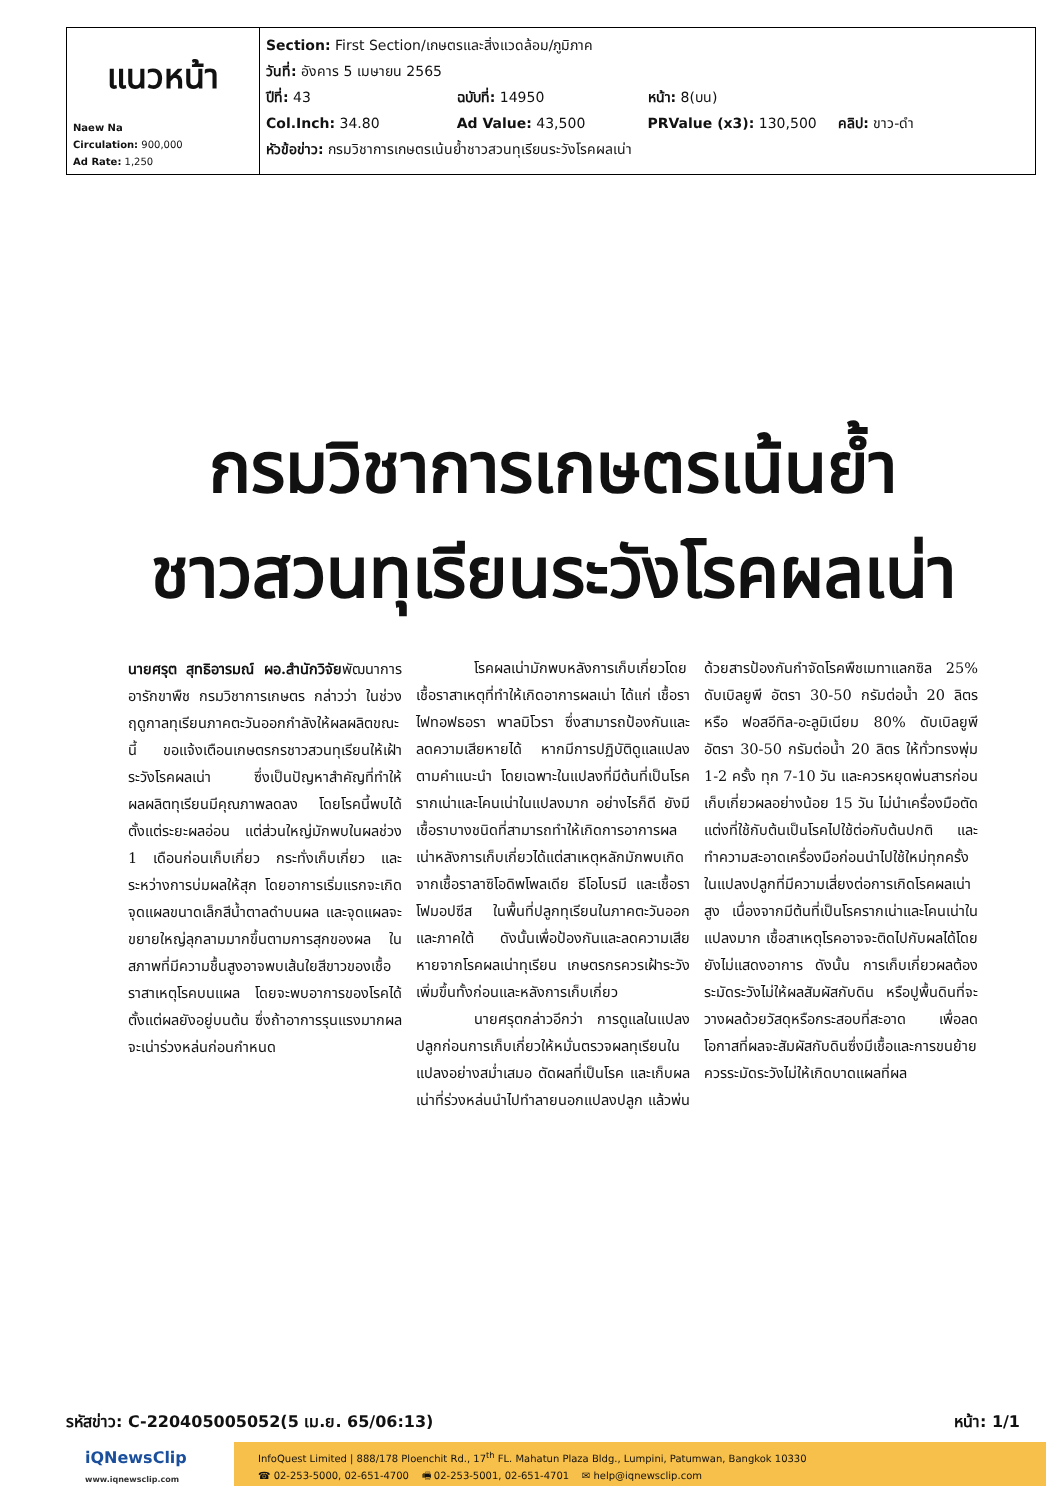| แนวหน้า Naew Na Circulation: 900,000 Ad Rate: 1,250 | Section: First Section/เกษตรและสิ่งแวดล้อม/ภูมิภาค วันที่: อังคาร 5 เมษายน 2565 ปีที่: 43 ฉบับที่: 14950 หน้า: 8(บน) Col.Inch: 34.80 Ad Value: 43,500 PRValue (x3): 130,500 คลิป: ขาว-ดำ หัวข้อข่าว: กรมวิชาการเกษตรเน้นย้ำชาวสวนทุเรียนระวังโรคผลเน่า |
กรมวิชาการเกษตรเน้นย้ำ
ชาวสวนทุเรียนระวังโรคผลเน่า
นายศรุต สุทธิอารมณ์ ผอ.สำนักวิจัยพัฒนาการอารักขาพืช กรมวิชาการเกษตร กล่าวว่า ในช่วงฤดูกาลทุเรียนภาคตะวันออกกำลังให้ผลผลิตขณะนี้ ขอแจ้งเตือนเกษตรกรชาวสวนทุเรียนให้เฝ้าระวังโรคผลเน่า ซึ่งเป็นปัญหาสำคัญที่ทำให้ผลผลิตทุเรียนมีคุณภาพลดลง โดยโรคนี้พบได้ตั้งแต่ระยะผลอ่อน แต่ส่วนใหญ่มักพบในผลช่วง 1 เดือนก่อนเก็บเกี่ยว กระทั่งเก็บเกี่ยว และระหว่างการบ่มผลให้สุก โดยอาการเริ่มแรกจะเกิดจุดแผลขนาดเล็กสีน้ำตาลดำบนผล และจุดแผลจะขยายใหญ่ลุกลามมากขึ้นตามการสุกของผล ในสภาพที่มีความชื้นสูงอาจพบเส้นใยสีขาวของเชื้อราสาเหตุโรคบนแผล โดยจะพบอาการของโรคได้ตั้งแต่ผลยังอยู่บนต้น ซึ่งถ้าอาการรุนแรงมากผลจะเน่าร่วงหล่นก่อนกำหนด
โรคผลเน่ามักพบหลังการเก็บเกี่ยวโดยเชื้อราสาเหตุที่ทำให้เกิดอาการผลเน่า ได้แก่ เชื้อราไฟทอฟธอรา พาลมิโวรา ซึ่งสามารถป้องกันและลดความเสียหายได้ หากมีการปฏิบัติดูแลแปลงตามคำแนะนำ โดยเฉพาะในแปลงที่มีต้นที่เป็นโรครากเน่าและโคนเน่าในแปลงมาก อย่างไรก็ดี ยังมีเชื้อราบางชนิดที่สามารถทำให้เกิดการอาการผลเน่าหลังการเก็บเกี่ยวได้แต่สาเหตุหลักมักพบเกิดจากเชื้อราลาซิโอดิพโพลเดีย ธีโอโบรมี และเชื้อราโฟมอปซีส ในพื้นที่ปลูกทุเรียนในภาคตะวันออกและภาคใต้ ดังนั้นเพื่อป้องกันและลดความเสียหายจากโรคผลเน่าทุเรียน เกษตรกรควรเฝ้าระวังเพิ่มขึ้นทั้งก่อนและหลังการเก็บเกี่ยว
นายศรุตกล่าวอีกว่า การดูแลในแปลงปลูกก่อนการเก็บเกี่ยวให้หมั่นตรวจผลทุเรียนในแปลงอย่างสม่ำเสมอ ตัดผลที่เป็นโรค และเก็บผลเน่าที่ร่วงหล่นนำไปทำลายนอกแปลงปลูก แล้วพ่นด้วยสารป้องกันกำจัดโรคพืชเมทาแลกซิล 25% ดับเบิลยูพี อัตรา 30-50 กรัมต่อน้ำ 20 ลิตร หรือ ฟอสอีทิล-อะลูมิเนียม 80% ดับเบิลยูพี อัตรา 30-50 กรัมต่อน้ำ 20 ลิตร ให้ทั่วทรงพุ่ม 1-2 ครั้ง ทุก 7-10 วัน และควรหยุดพ่นสารก่อนเก็บเกี่ยวผลอย่างน้อย 15 วัน ไม่นำเครื่องมือตัดแต่งที่ใช้กับต้นเป็นโรคไปใช้ต่อกับต้นปกติ และทำความสะอาดเครื่องมือก่อนนำไปใช้ใหม่ทุกครั้งในแปลงปลูกที่มีความเสี่ยงต่อการเกิดโรคผลเน่าสูง เนื่องจากมีต้นที่เป็นโรครากเน่าและโคนเน่าในแปลงมาก เชื้อสาเหตุโรคอาจจะติดไปกับผลได้โดยยังไม่แสดงอาการ ดังนั้น การเก็บเกี่ยวผลต้องระมัดระวังไม่ให้ผลสัมผัสกับดิน หรือปูพื้นดินที่จะวางผลด้วยวัสดุหรือกระสอบที่สะอาด เพื่อลดโอกาสที่ผลจะสัมผัสกับดินซึ่งมีเชื้อและการขนย้ายควรระมัดระวังไม่ให้เกิดบาดแผลที่ผล
รหัสข่าว: C-220405005052(5 เม.ย. 65/06:13) หน้า: 1/1
iQNewsClip
www.iqnewsclip.com
InfoQuest Limited | 888/178 Ploenchit Rd., 17<sup>th</sup> FL. Mahatun Plaza Bldg., Lumpini, Patumwan, Bangkok 10330
☎ 02-253-5000, 02-651-4700 🖷 02-253-5001, 02-651-4701 ✉ help@iqnewsclip.com